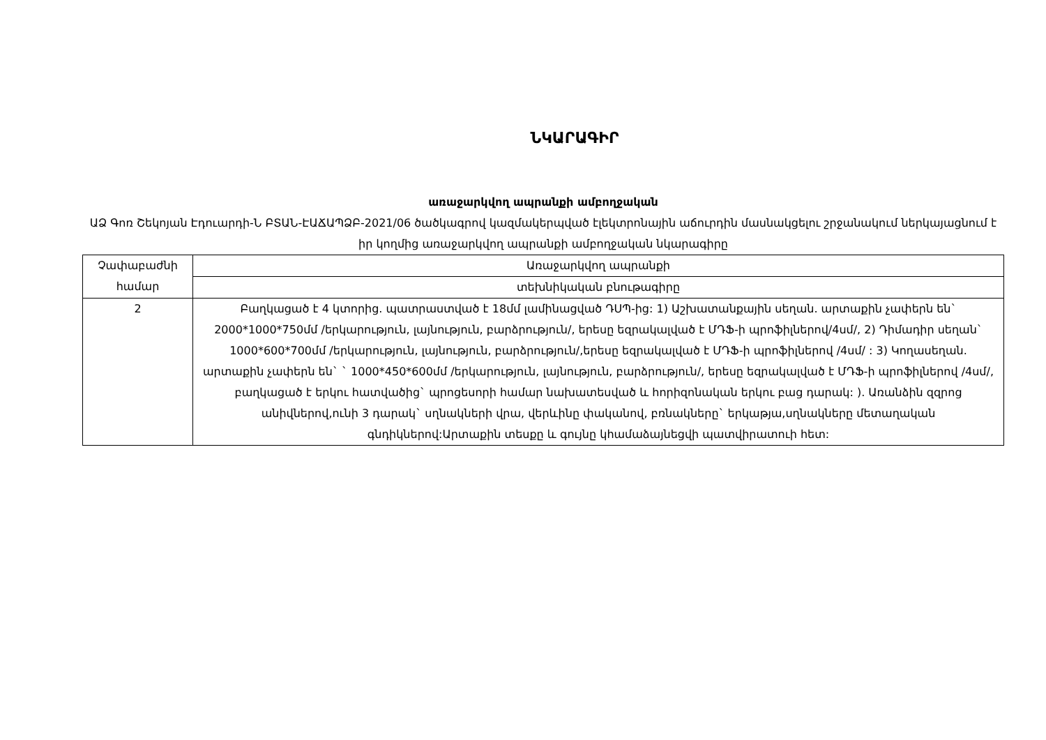ՆԿԱՐԱԳԻՐ
առաջարկվող ապրանքի ամբողջական
ԱՁ Գոռ Շեկոյան Էդուարդի-Ն ԲՏԱՆ-ԷԱՃԱՊՁԲ-2021/06 ծածկագրով կազմակերպված էլեկտրոնային աճուրդին մասնակցելու շրջանակում ներկայացնում է իր կողմից առաջարկվող ապրանքի ամբողջական նկարագիրը
| Չափաբաժնի համար | Առաջարկվող ապրանքի |
| | տեխնիկական բնութագիրը |
| 2 | Բաղկացած է 4 կտորից. պատրաստված է 18մմ լամինացված ԴՍՊ-ից: 1) Աշխատանքային սեղան. արտաքին չափերն են` 2000*1000*750մմ /երկարություն, լայնություն, բարձրություն/, երեսը եզրակալված է ՄԴՖ-ի պրոֆիլներով/4սմ/, 2) Դիմադիր սեղան` 1000*600*700մմ /երկարություն, լայնություն, բարձրություն/,երեսը եզրակալված է ՄԴՖ-ի պրոֆիլներով /4սմ/ : 3) Կողասեղան. արտաքին չափերն են` ` 1000*450*600մմ /երկարություն, լայնություն, բարձրություն/, երեսը եզրակալված է ՄԴՖ-ի պրոֆիլներով /4սմ/, բաղկացած է երկու հատվածից` պրոցեսորի համար նախատեսված և հորիզոնական երկու բաց դարակ: ). Առանձին զզրոց անիվներով,ունի 3 դարակ` սղնակների վրա, վերևինը փականով, բռնակները` երկաթյա,սղնակները մետաղական գնդիկներով:Արտաքին տեսքը և գույնը կհամաձայնեցվի պատվիրատուի հետ: |